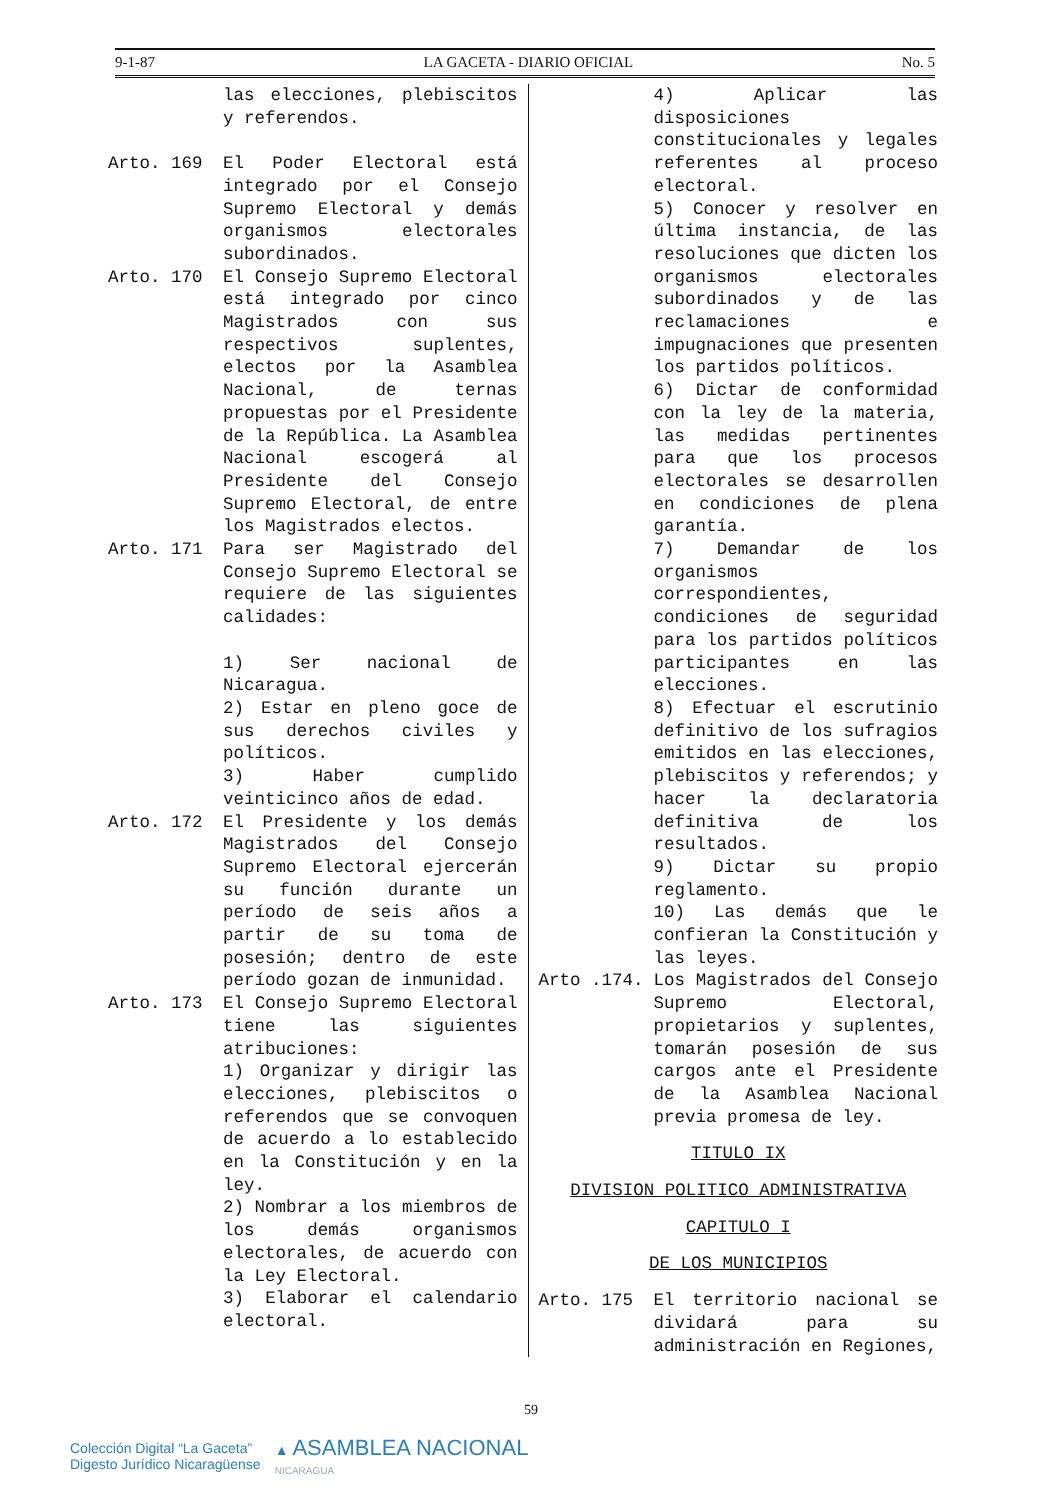9-1-87 LA GACETA - DIARIO OFICIAL No. 5
las elecciones, plebiscitos y referendos.
Arto. 169 El Poder Electoral está integrado por el Consejo Supremo Electoral y demás organismos electorales subordinados.
Arto. 170 El Consejo Supremo Electoral está integrado por cinco Magistrados con sus respectivos suplentes, electos por la Asamblea Nacional, de ternas propuestas por el Presidente de la República. La Asamblea Nacional escogerá al Presidente del Consejo Supremo Electoral, de entre los Magistrados electos.
Arto. 171 Para ser Magistrado del Consejo Supremo Electoral se requiere de las siguientes calidades:
1) Ser nacional de Nicaragua.
2) Estar en pleno goce de sus derechos civiles y políticos.
3) Haber cumplido veinticinco años de edad.
Arto. 172 El Presidente y los demás Magistrados del Consejo Supremo Electoral ejercerán su función durante un período de seis años a partir de su toma de posesión; dentro de este período gozan de inmunidad.
Arto. 173 El Consejo Supremo Electoral tiene las siguientes atribuciones:
1) Organizar y dirigir las elecciones, plebiscitos o referendos que se convoquen de acuerdo a lo establecido en la Constitución y en la ley.
2) Nombrar a los miembros de los demás organismos electorales, de acuerdo con la Ley Electoral.
3) Elaborar el calendario electoral.
4) Aplicar las disposiciones constitucionales y legales referentes al proceso electoral.
5) Conocer y resolver en última instancia, de las resoluciones que dicten los organismos electorales subordinados y de las reclamaciones e impugnaciones que presenten los partidos políticos.
6) Dictar de conformidad con la ley de la materia, las medidas pertinentes para que los procesos electorales se desarrollen en condiciones de plena garantía.
7) Demandar de los organismos correspondientes, condiciones de seguridad para los partidos políticos participantes en las elecciones.
8) Efectuar el escrutinio definitivo de los sufragios emitidos en las elecciones, plebiscitos y referendos; y hacer la declaratoria definitiva de los resultados.
9) Dictar su propio reglamento.
10) Las demás que le confieran la Constitución y las leyes.
Arto .174. Los Magistrados del Consejo Supremo Electoral, propietarios y suplentes, tomarán posesión de sus cargos ante el Presidente de la Asamblea Nacional previa promesa de ley.
TITULO IX
DIVISION POLITICO ADMINISTRATIVA
CAPITULO I
DE LOS MUNICIPIOS
Arto. 175 El territorio nacional se dividará para su administración en Regiones,
59
Colección Digital “La Gaceta”
Digesto Jurídico Nicaragüense
▲ ASAMBLEA NACIONAL
NICARAGUA